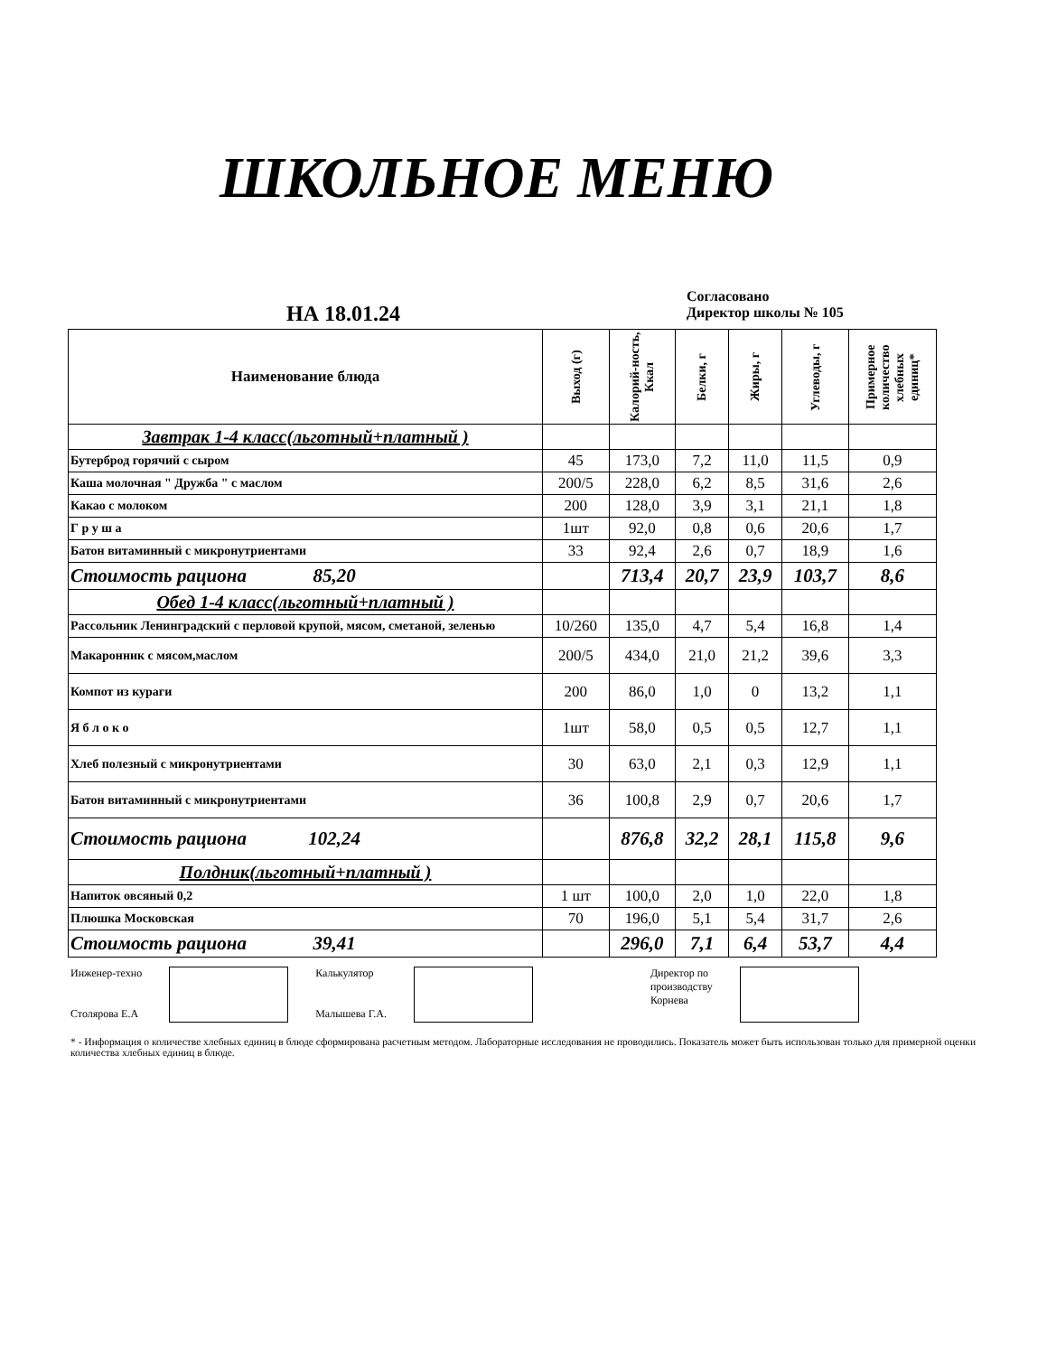ШКОЛЬНОЕ МЕНЮ
НА 18.01.24
Согласовано
Директор школы № 105
| Наименование блюда | Выход (г) | Калорий-ность, Ккал | Белки, г | Жиры, г | Углеводы, г | Примерное количество хлебных единиц* |
| --- | --- | --- | --- | --- | --- | --- |
| Завтрак 1-4 класс(льготный+платный ) | | | | | | |
| Бутерброд горячий с сыром | 45 | 173,0 | 7,2 | 11,0 | 11,5 | 0,9 |
| Каша молочная " Дружба " с маслом | 200/5 | 228,0 | 6,2 | 8,5 | 31,6 | 2,6 |
| Какао с молоком | 200 | 128,0 | 3,9 | 3,1 | 21,1 | 1,8 |
| Г р у ш а | 1шт | 92,0 | 0,8 | 0,6 | 20,6 | 1,7 |
| Батон витаминный с микронутриентами | 33 | 92,4 | 2,6 | 0,7 | 18,9 | 1,6 |
| Стоимость рациона 85,20 | | 713,4 | 20,7 | 23,9 | 103,7 | 8,6 |
| Обед 1-4 класс(льготный+платный ) | | | | | | |
| Рассольник Ленинградский с перловой крупой, мясом, сметаной, зеленью | 10/260 | 135,0 | 4,7 | 5,4 | 16,8 | 1,4 |
| Макаронник с мясом,маслом | 200/5 | 434,0 | 21,0 | 21,2 | 39,6 | 3,3 |
| Компот из кураги | 200 | 86,0 | 1,0 | 0 | 13,2 | 1,1 |
| Я б л о к о | 1шт | 58,0 | 0,5 | 0,5 | 12,7 | 1,1 |
| Хлеб полезный с микронутриентами | 30 | 63,0 | 2,1 | 0,3 | 12,9 | 1,1 |
| Батон витаминный с микронутриентами | 36 | 100,8 | 2,9 | 0,7 | 20,6 | 1,7 |
| Стоимость рациона 102,24 | | 876,8 | 32,2 | 28,1 | 115,8 | 9,6 |
| Полдник(льготный+платный ) | | | | | | |
| Напиток овсяный 0,2 | 1 шт | 100,0 | 2,0 | 1,0 | 22,0 | 1,8 |
| Плюшка Московская | 70 | 196,0 | 5,1 | 5,4 | 31,7 | 2,6 |
| Стоимость рациона 39,41 | | 296,0 | 7,1 | 6,4 | 53,7 | 4,4 |
Инженер-техно
Столярова Е.А
Калькулятор
Малышева Г.А.
Директор по
производству
Корнева
* - Информация о количестве хлебных единиц в блюде сформирована расчетным методом. Лабораторные исследования не проводились. Показатель может быть использован только для примерной оценки количества хлебных единиц в блюде.